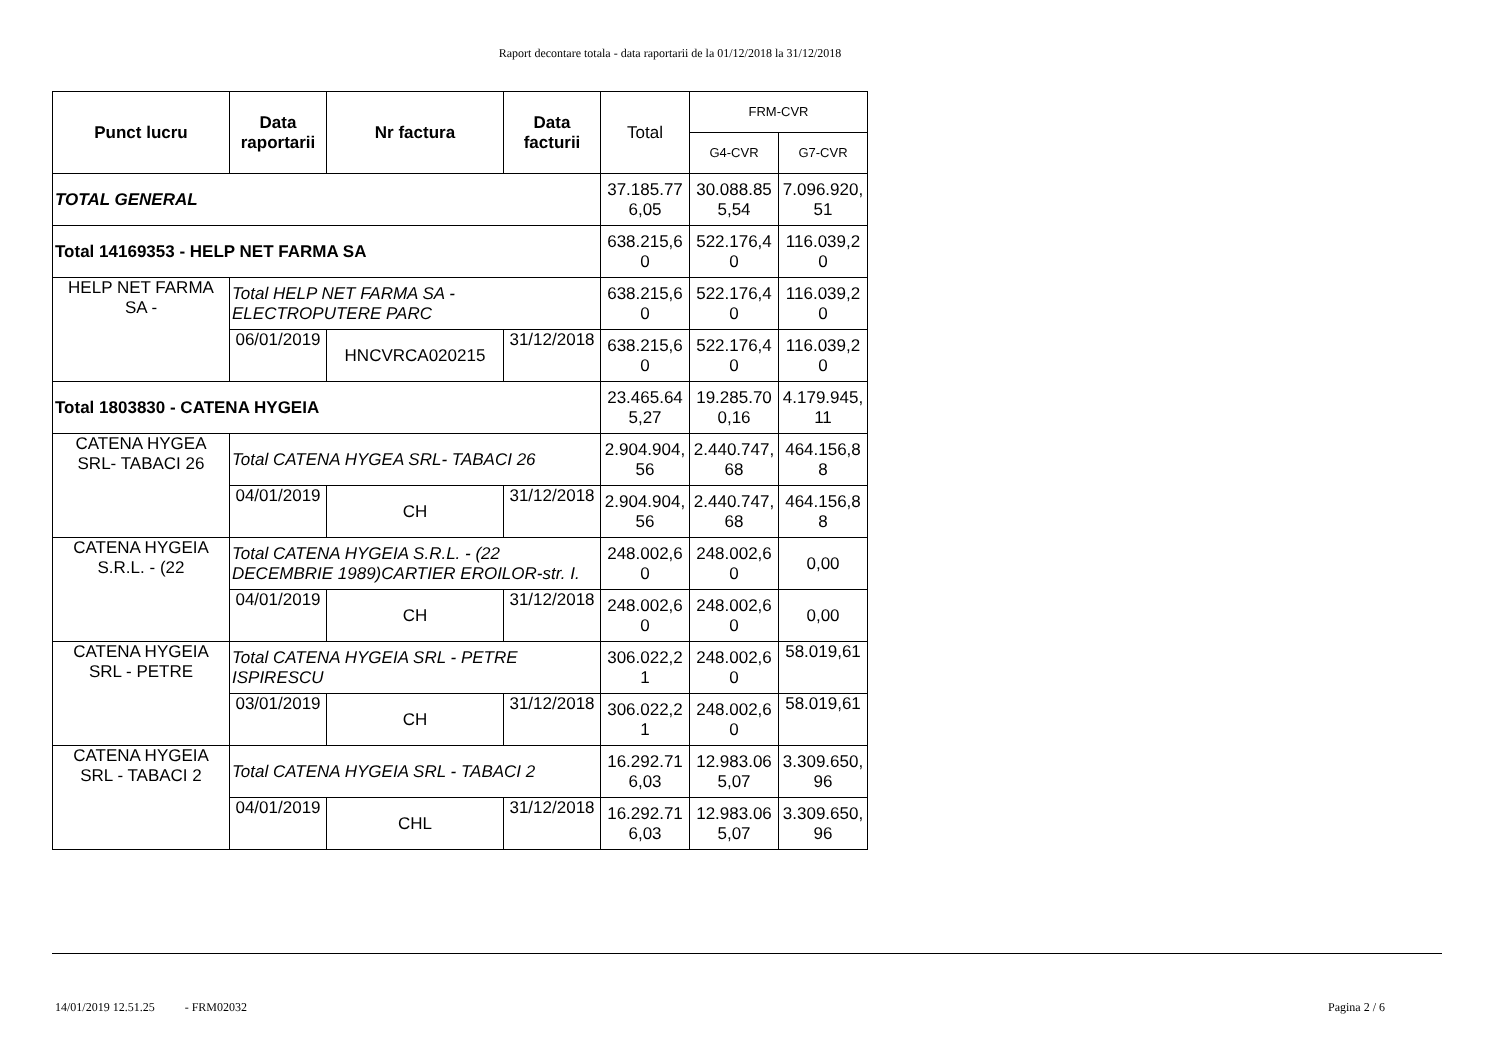Raport decontare totala - data raportarii de la 01/12/2018 la 31/12/2018
| Punct lucru | Data raportarii | Nr factura | Data facturii | Total | FRM-CVR | |
| --- | --- | --- | --- | --- | --- | --- |
| | | | | | G4-CVR | G7-CVR |
| TOTAL GENERAL | | | | 37.185.77 6,05 | 30.088.85 5,54 | 7.096.920, 51 |
| Total 14169353 - HELP NET FARMA SA | | | | 638.215,6 0 | 522.176,4 0 | 116.039,2 0 |
| HELP NET FARMA SA - | Total HELP NET FARMA SA - ELECTROPUTERE PARC | | | 638.215,6 0 | 522.176,4 0 | 116.039,2 0 |
| | 06/01/2019 | HNCVRCA020215 | 31/12/2018 | 638.215,6 0 | 522.176,4 0 | 116.039,2 0 |
| Total 1803830 - CATENA HYGEIA | | | | 23.465.64 5,27 | 19.285.70 0,16 | 4.179.945, 11 |
| CATENA HYGEA SRL- TABACI 26 | Total CATENA HYGEA SRL- TABACI 26 | | | 2.904.904, 56 | 2.440.747, 68 | 464.156,8 8 |
| | 04/01/2019 | CH | 31/12/2018 | 2.904.904, 56 | 2.440.747, 68 | 464.156,8 8 |
| CATENA HYGEIA S.R.L. - (22 | Total CATENA HYGEIA S.R.L. - (22 DECEMBRIE 1989)CARTIER EROILOR-str. I. | | | 248.002,6 0 | 248.002,6 0 | 0,00 |
| | 04/01/2019 | CH | 31/12/2018 | 248.002,6 0 | 248.002,6 0 | 0,00 |
| CATENA HYGEIA SRL - PETRE | Total CATENA HYGEIA SRL - PETRE ISPIRESCU | | | 306.022,2 1 | 248.002,6 0 | 58.019,61 |
| | 03/01/2019 | CH | 31/12/2018 | 306.022,2 1 | 248.002,6 0 | 58.019,61 |
| CATENA HYGEIA SRL - TABACI 2 | Total CATENA HYGEIA SRL - TABACI 2 | | | 16.292.71 6,03 | 12.983.06 5,07 | 3.309.650, 96 |
| | 04/01/2019 | CHL | 31/12/2018 | 16.292.71 6,03 | 12.983.06 5,07 | 3.309.650, 96 |
14/01/2019 12.51.25 - FRM02032 Pagina 2 / 6